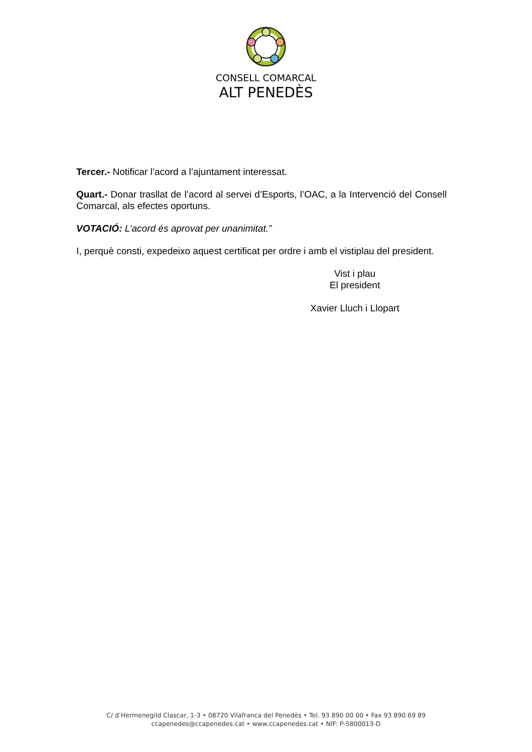CONSELL COMARCAL
ALT PENEDÈS
Tercer.- Notificar l’acord a l’ajuntament interessat.
Quart.- Donar trasllat de l’acord al servei d’Esports, l’OAC, a la Intervenció del Consell Comarcal, als efectes oportuns.
VOTACIÓ: L’acord és aprovat per unanimitat.”
I, perquè consti, expedeixo aquest certificat per ordre i amb el vistiplau del president.
Vist i plau
El president
Xavier Lluch i Llopart
C/ d’Hermenegild Clascar, 1-3 • 08720 Vilafranca del Penedès • Tel. 93 890 00 00 • Fax 93 890 69 89
ccapenedes@ccapenedes.cat • www.ccapenedes.cat • NIF: P-5800013-D